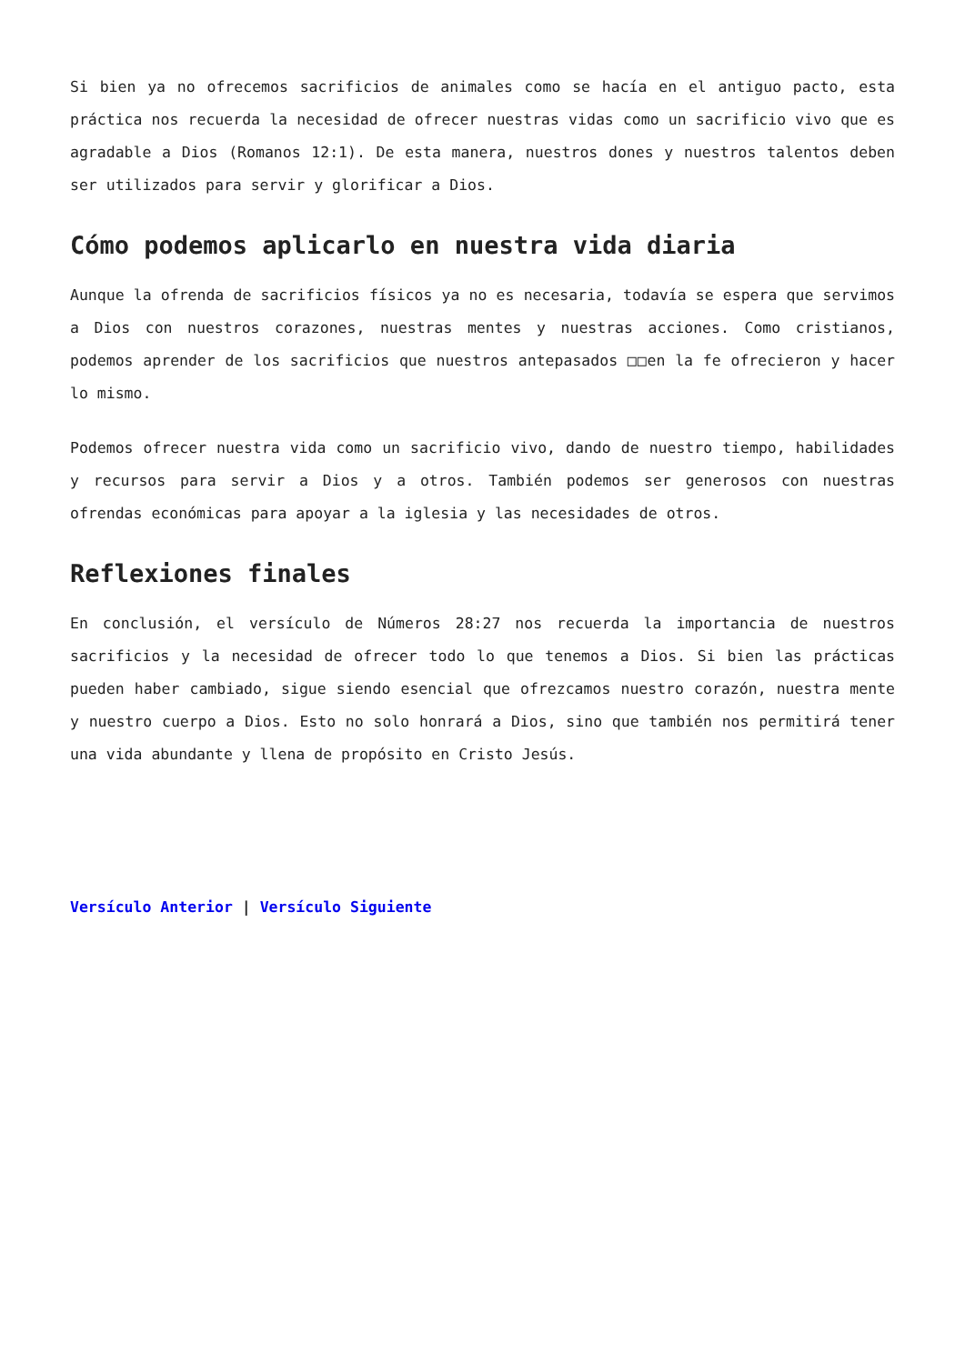Si bien ya no ofrecemos sacrificios de animales como se hacía en el antiguo pacto, esta práctica nos recuerda la necesidad de ofrecer nuestras vidas como un sacrificio vivo que es agradable a Dios (Romanos 12:1). De esta manera, nuestros dones y nuestros talentos deben ser utilizados para servir y glorificar a Dios.
Cómo podemos aplicarlo en nuestra vida diaria
Aunque la ofrenda de sacrificios físicos ya no es necesaria, todavía se espera que servimos a Dios con nuestros corazones, nuestras mentes y nuestras acciones. Como cristianos, podemos aprender de los sacrificios que nuestros antepasados □□en la fe ofrecieron y hacer lo mismo.
Podemos ofrecer nuestra vida como un sacrificio vivo, dando de nuestro tiempo, habilidades y recursos para servir a Dios y a otros. También podemos ser generosos con nuestras ofrendas económicas para apoyar a la iglesia y las necesidades de otros.
Reflexiones finales
En conclusión, el versículo de Números 28:27 nos recuerda la importancia de nuestros sacrificios y la necesidad de ofrecer todo lo que tenemos a Dios. Si bien las prácticas pueden haber cambiado, sigue siendo esencial que ofrezcamos nuestro corazón, nuestra mente y nuestro cuerpo a Dios. Esto no solo honrará a Dios, sino que también nos permitirá tener una vida abundante y llena de propósito en Cristo Jesús.
Versículo Anterior | Versículo Siguiente